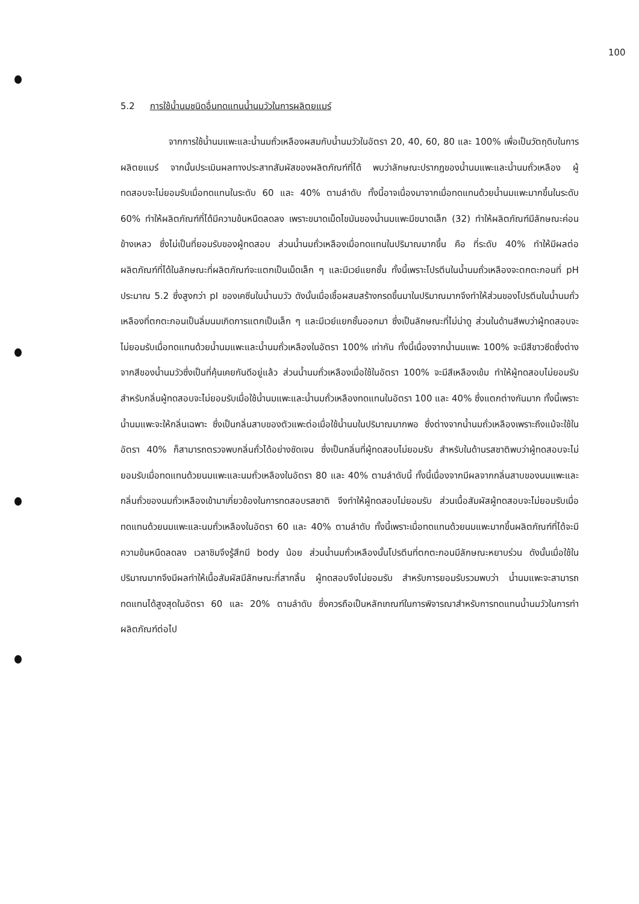100
5.2 การใช้น้ำนมชนิดอื่นทดแทนน้ำนมวัวในการผลิตยแมร์
จากการใช้น้ำนมแพะและน้ำนมถั่วเหลืองผสมกับน้ำนมวัวในอัตรา 20, 40, 60, 80 และ 100% เพื่อเป็นวัตถุดิบในการผลิตยแมร์ จากนั้นประเมินผลทางประสาทสัมผัสของผลิตภัณฑ์ที่ได้ พบว่าลักษณะปรากฏของน้ำนมแพะและน้ำนมถั่วเหลือง ผู้ทดสอบจะไม่ยอมรับเมื่อทดแทนในระดับ 60 และ 40% ตามลำดับ ทั้งนี้อาจเนื่องมาจากเมื่อทดแทนด้วยน้ำนมแพะมากขึ้นในระดับ 60% ทำให้ผลิตภัณฑ์ที่ได้มีความข้นหนืดลดลง เพราะขนาดเม็ดไขมันของน้ำนมแพะมีขนาดเล็ก (32) ทำให้ผลิตภัณฑ์มีลักษณะค่อนข้างเหลว ซึ่งไม่เป็นที่ยอมรับของผู้ทดสอบ ส่วนน้ำนมถั่วเหลืองเมื่อทดแทนในปริมาณมากขึ้น คือ ที่ระดับ 40% ทำให้มีผลต่อผลิตภัณฑ์ที่ได้ในลักษณะที่ผลิตภัณฑ์จะแตกเป็นเม็ดเล็ก ๆ และมีเวย์แยกชั้น ทั้งนี้เพราะโปรตีนในน้ำนมถั่วเหลืองจะตกตะกอนที่ pH ประมาณ 5.2 ซึ่งสูงกว่า pI ของเคซีนในน้ำนมวัว ดังนั้นเมื่อเชื้อผสมสร้างกรดขึ้นมาในปริมาณมากจึงทำให้ส่วนของโปรตีนในน้ำนมถั่วเหลืองที่ตกตะกอนเป็นลิ่มนมเกิดการแตกเป็นเล็ก ๆ และมีเวย์แยกชั้นออกมา ซึ่งเป็นลักษณะที่ไม่น่าดู ส่วนในด้านสีพบว่าผู้ทดสอบจะไม่ยอมรับเมื่อทดแทนด้วยน้ำนมแพะและน้ำนมถั่วเหลืองในอัตรา 100% เท่ากัน ทั้งนี้เนื่องจากน้ำนมแพะ 100% จะมีสีขาวซีดซึ่งต่างจากสีของน้ำนมวัวซึ่งเป็นที่คุ้นเคยกันดีอยู่แล้ว ส่วนน้ำนมถั่วเหลืองเมื่อใช้ในอัตรา 100% จะมีสีเหลืองเข้ม ทำให้ผู้ทดสอบไม่ยอมรับ สำหรับกลิ่นผู้ทดสอบจะไม่ยอมรับเมื่อใช้น้ำนมแพะและน้ำนมถั่วเหลืองทดแทนในอัตรา 100 และ 40% ซึ่งแตกต่างกันมาก ทั้งนี้เพราะน้ำนมแพะจะให้กลิ่นเฉพาะ ซึ่งเป็นกลิ่นสาบของตัวแพะต่อเมื่อใช้น้ำนมในปริมาณมากพอ ซึ่งต่างจากน้ำนมถั่วเหลืองเพราะถึงแม้จะใช้ในอัตรา 40% ก็สามารถตรวจพบกลิ่นถั่วได้อย่างชัดเจน ซึ่งเป็นกลิ่นที่ผู้ทดสอบไม่ยอมรับ สำหรับในด้านรสชาติพบว่าผู้ทดสอบจะไม่ยอมรับเมื่อทดแทนด้วยนมแพะและนมถั่วเหลืองในอัตรา 80 และ 40% ตามลำดับนี้ ทั้งนี้เนื่องจากมีผลจากกลิ่นสาบของนมแพะและกลิ่นถั่วของนมถั่วเหลืองเข้ามาเกี่ยวข้องในการทดสอบรสชาติ จึงทำให้ผู้ทดสอบไม่ยอมรับ ส่วนเนื้อสัมผัสผู้ทดสอบจะไม่ยอมรับเมื่อทดแทนด้วยนมแพะและนมถั่วเหลืองในอัตรา 60 และ 40% ตามลำดับ ทั้งนี้เพราะเมื่อทดแทนด้วยนมแพะมากขึ้นผลิตภัณฑ์ที่ได้จะมีความข้นหนืดลดลง เวลาชิมจึงรู้สึกมี body น้อย ส่วนน้ำนมถั่วเหลืองนั้นโปรตีนที่ตกตะกอนมีลักษณะหยาบร่วน ดังนั้นเมื่อใช้ในปริมาณมากจึงมีผลทำให้เนื้อสัมผัสมีลักษณะที่สากลิ้น ผู้ทดสอบจึงไม่ยอมรับ สำหรับการยอมรับรวมพบว่า น้ำนมแพะจะสามารถทดแทนได้สูงสุดในอัตรา 60 และ 20% ตามลำดับ ซึ่งควรถือเป็นหลักเกณฑ์ในการพิจารณาสำหรับการทดแทนน้ำนมวัวในการทำผลิตภัณฑ์ต่อไป